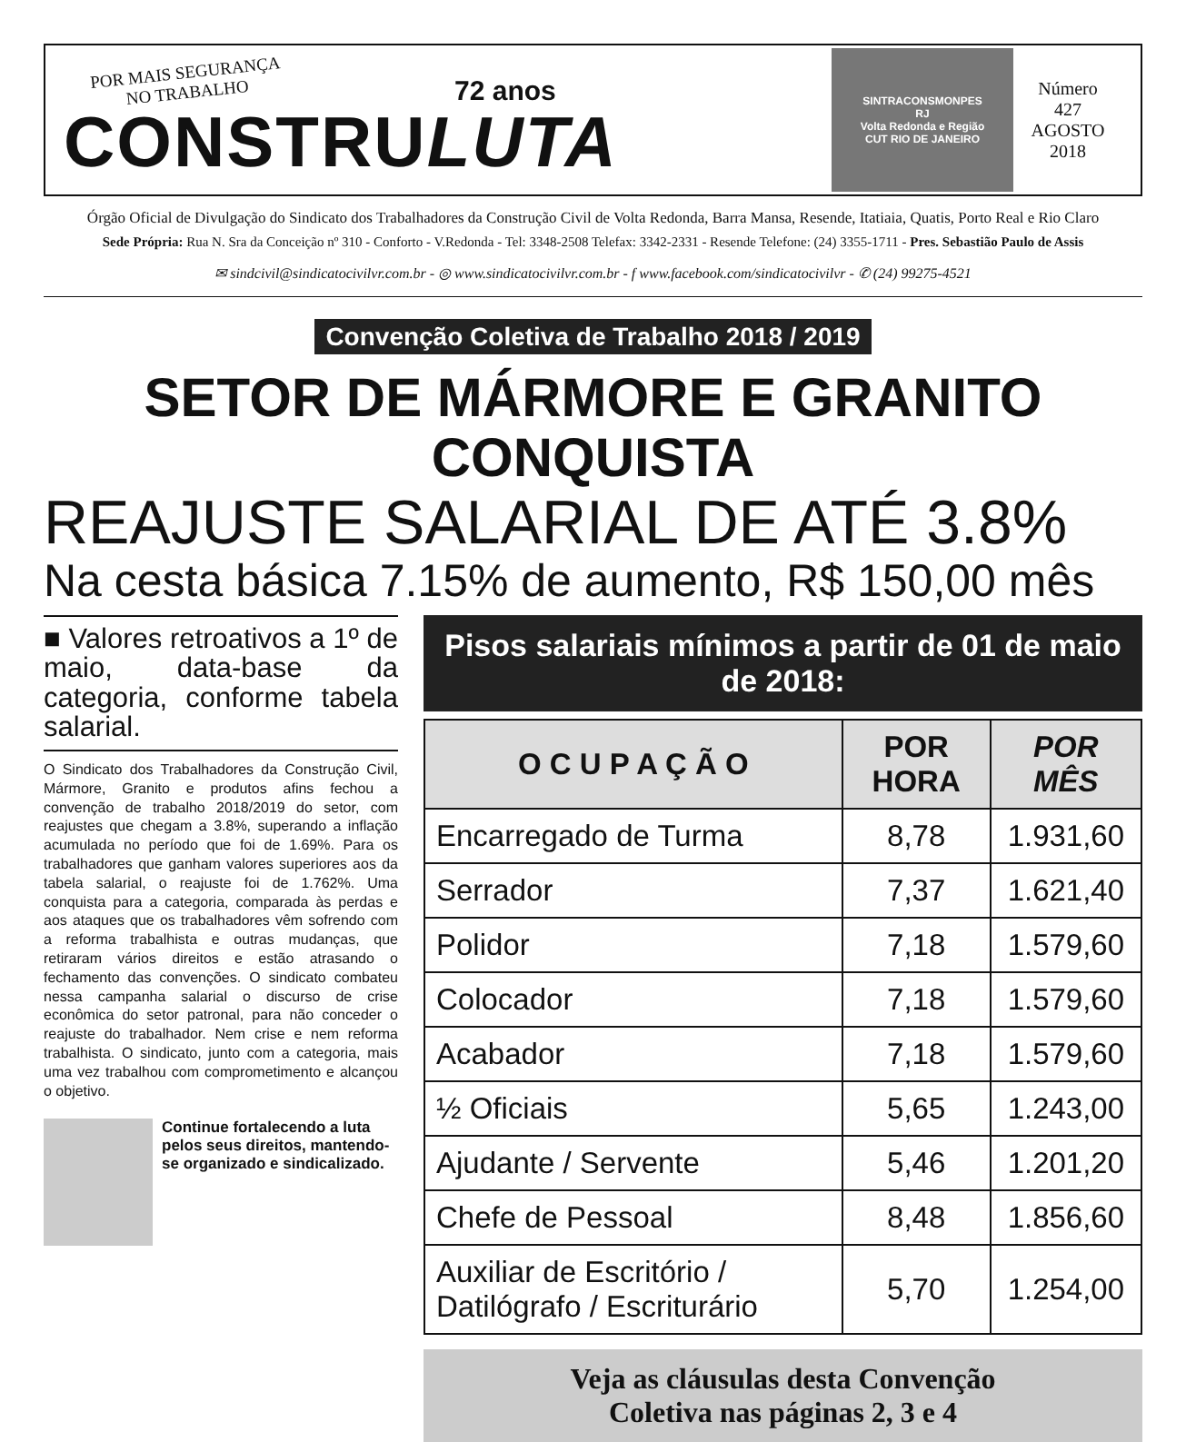POR MAIS SEGURANÇA
NO TRABALHO
72 anos
CONSTRULUTA
SINTRACONSMONPES
RJ
Volta Redonda e Região
CUT RIO DE JANEIRO
Número
427
AGOSTO
2018
Órgão Oficial de Divulgação do Sindicato dos Trabalhadores da Construção Civil de Volta Redonda, Barra Mansa, Resende, Itatiaia, Quatis, Porto Real e Rio Claro
Sede Própria: Rua N. Sra da Conceição nº 310 - Conforto - V.Redonda - Tel: 3348-2508 Telefax: 3342-2331 - Resende Telefone: (24) 3355-1711 - Pres. Sebastião Paulo de Assis
✉ sindcivil@sindicatocivilvr.com.br - ◎ www.sindicatocivilvr.com.br - f www.facebook.com/sindicatocivilvr - ✆ (24) 99275-4521
Convenção Coletiva de Trabalho 2018 / 2019
SETOR DE MÁRMORE E GRANITO CONQUISTA
REAJUSTE SALARIAL DE ATÉ 3.8%
Na cesta básica 7.15% de aumento, R$ 150,00 mês
■ Valores retroativos a 1º de maio, data-base da categoria, conforme tabela salarial.
O Sindicato dos Trabalhadores da Construção Civil, Mármore, Granito e produtos afins fechou a convenção de trabalho 2018/2019 do setor, com reajustes que chegam a 3.8%, superando a inflação acumulada no período que foi de 1.69%. Para os trabalhadores que ganham valores superiores aos da tabela salarial, o reajuste foi de 1.762%. Uma conquista para a categoria, comparada às perdas e aos ataques que os trabalhadores vêm sofrendo com a reforma trabalhista e outras mudanças, que retiraram vários direitos e estão atrasando o fechamento das convenções. O sindicato combateu nessa campanha salarial o discurso de crise econômica do setor patronal, para não conceder o reajuste do trabalhador. Nem crise e nem reforma trabalhista. O sindicato, junto com a categoria, mais uma vez trabalhou com comprometimento e alcançou o objetivo.
Continue fortalecendo a luta pelos seus direitos, mantendo-se organizado e sindicalizado.
Pisos salariais mínimos a partir de 01 de maio de 2018:
| O C U P A Ç Ã O | POR HORA | POR MÊS |
| --- | --- | --- |
| Encarregado de Turma | 8,78 | 1.931,60 |
| Serrador | 7,37 | 1.621,40 |
| Polidor | 7,18 | 1.579,60 |
| Colocador | 7,18 | 1.579,60 |
| Acabador | 7,18 | 1.579,60 |
| ½ Oficiais | 5,65 | 1.243,00 |
| Ajudante / Servente | 5,46 | 1.201,20 |
| Chefe de Pessoal | 8,48 | 1.856,60 |
| Auxiliar de Escritório / Datilógrafo / Escriturário | 5,70 | 1.254,00 |
Veja as cláusulas desta Convenção
Coletiva nas páginas 2, 3 e 4